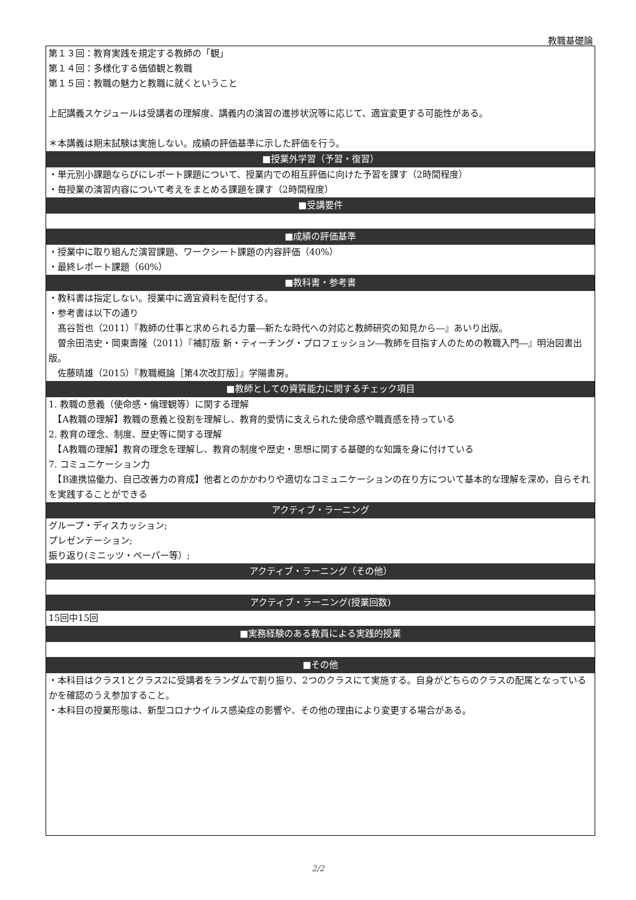教職基礎論
| 第１３回：教育実践を規定する教師の「観」 第１４回：多様化する価値観と教職 第１５回：教職の魅力と教職に就くということ 上記講義スケジュールは受講者の理解度、講義内の演習の進捗状況等に応じて、適宜変更する可能性がある。 ＊本講義は期末試験は実施しない。成績の評価基準に示した評価を行う。 |
| ■授業外学習（予習・復習） |
| ・単元別小課題ならびにレポート課題について、授業内での相互評価に向けた予習を課す（2時間程度） ・毎授業の演習内容について考えをまとめる課題を課す（2時間程度） |
| ■受講要件 |
| ■成績の評価基準 |
| ・授業中に取り組んだ演習課題、ワークシート課題の内容評価（40%） ・最終レポート課題（60%） |
| ■教科書・参考書 |
| ・教科書は指定しない。授業中に適宜資料を配付する。 ・参考書は以下の通り 髙谷哲也（2011）『教師の仕事と求められる力量―新たな時代への対応と教師研究の知見から―』あいり出版。 曽余田浩史・岡東壽隆（2011）『補訂版 新・ティーチング・プロフェッション―教師を目指す人のための教職入門―』明治図書出版。 佐藤晴雄（2015）『教職概論［第4次改訂版］』学陽書房。 |
| ■教師としての資質能力に関するチェック項目 |
| 1. 教職の意義（使命感・倫理観等）に関する理解 【A教職の理解】教職の意義と役割を理解し、教育的愛情に支えられた使命感や職責感を持っている 2. 教育の理念、制度、歴史等に関する理解 【A教職の理解】教育の理念を理解し、教育の制度や歴史・思想に関する基礎的な知識を身に付けている 7. コミュニケーション力 【B連携協働力、自己改善力の育成】他者とのかかわりや適切なコミュニケーションの在り方について基本的な理解を深め，自らそれを実践することができる |
| アクティブ・ラーニング |
| グループ・ディスカッション; プレゼンテーション; 振り返り(ミニッツ・ペーパー等）; |
| アクティブ・ラーニング（その他） |
| アクティブ・ラーニング(授業回数) |
| 15回中15回 |
| ■実務経験のある教員による実践的授業 |
| ■その他 |
| ・本科目はクラス1とクラス2に受講者をランダムで割り振り、2つのクラスにて実施する。自身がどちらのクラスの配属となっているかを確認のうえ参加すること。 ・本科目の授業形態は、新型コロナウイルス感染症の影響や、その他の理由により変更する場合がある。 |
2/2